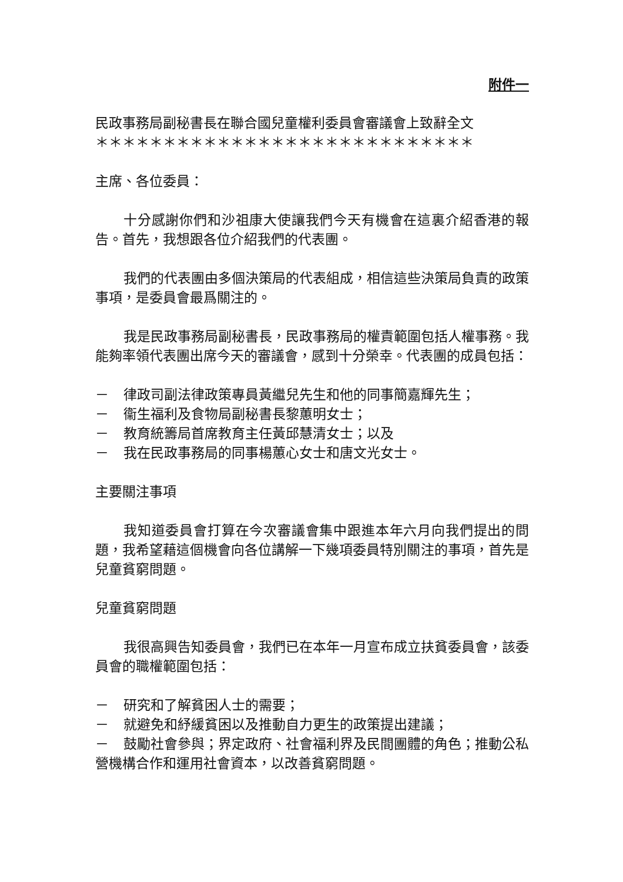附件一
民政事務局副秘書長在聯合國兒童權利委員會審議會上致辭全文
＊＊＊＊＊＊＊＊＊＊＊＊＊＊＊＊＊＊＊＊＊＊＊＊＊＊＊＊
主席、各位委員：
十分感謝你們和沙祖康大使讓我們今天有機會在這裏介紹香港的報告。首先，我想跟各位介紹我們的代表團。
我們的代表團由多個決策局的代表組成，相信這些決策局負責的政策事項，是委員會最爲關注的。
我是民政事務局副秘書長，民政事務局的權責範圍包括人權事務。我能夠率領代表團出席今天的審議會，感到十分榮幸。代表團的成員包括：
－ 律政司副法律政策專員黃繼兒先生和他的同事簡嘉輝先生；
－ 衞生福利及食物局副秘書長黎蕙明女士；
－ 教育統籌局首席教育主任黃邱慧清女士；以及
－ 我在民政事務局的同事楊蕙心女士和唐文光女士。
主要關注事項
我知道委員會打算在今次審議會集中跟進本年六月向我們提出的問題，我希望藉這個機會向各位講解一下幾項委員特別關注的事項，首先是兒童貧窮問題。
兒童貧窮問題
我很高興告知委員會，我們已在本年一月宣布成立扶貧委員會，該委員會的職權範圍包括：
－ 研究和了解貧困人士的需要；
－ 就避免和紓緩貧困以及推動自力更生的政策提出建議；
－ 鼓勵社會參與；界定政府、社會福利界及民間團體的角色；推動公私營機構合作和運用社會資本，以改善貧窮問題。